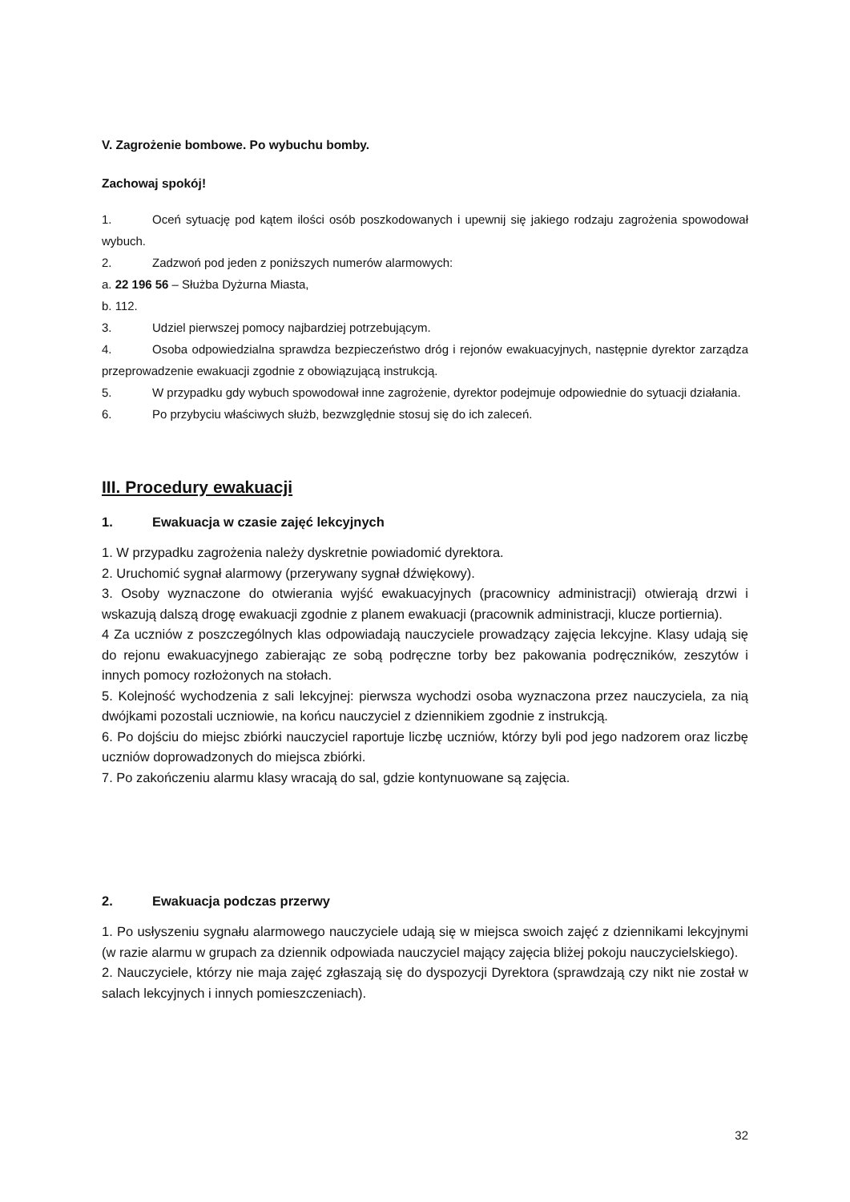V. Zagrożenie bombowe. Po wybuchu bomby.
Zachowaj spokój!
1. Oceń sytuację pod kątem ilości osób poszkodowanych i upewnij się jakiego rodzaju zagrożenia spowodował wybuch.
2. Zadzwoń pod jeden z poniższych numerów alarmowych:
a. 22 196 56 – Służba Dyżurna Miasta,
b. 112.
3. Udziel pierwszej pomocy najbardziej potrzebującym.
4. Osoba odpowiedzialna sprawdza bezpieczeństwo dróg i rejonów ewakuacyjnych, następnie dyrektor zarządza przeprowadzenie ewakuacji zgodnie z obowiązującą instrukcją.
5. W przypadku gdy wybuch spowodował inne zagrożenie, dyrektor podejmuje odpowiednie do sytuacji działania.
6. Po przybyciu właściwych służb, bezwzględnie stosuj się do ich zaleceń.
III. Procedury ewakuacji
1. Ewakuacja w czasie zajęć lekcyjnych
1. W przypadku zagrożenia należy dyskretnie powiadomić dyrektora.
2. Uruchomić sygnał alarmowy (przerywany sygnał dźwiękowy).
3. Osoby wyznaczone do otwierania wyjść ewakuacyjnych (pracownicy administracji) otwierają drzwi i wskazują dalszą drogę ewakuacji zgodnie z planem ewakuacji (pracownik administracji, klucze portiernia).
4 Za uczniów z poszczególnych klas odpowiadają nauczyciele prowadzący zajęcia lekcyjne. Klasy udają się do rejonu ewakuacyjnego zabierając ze sobą podręczne torby bez pakowania podręczników, zeszytów i innych pomocy rozłożonych na stołach.
5. Kolejność wychodzenia z sali lekcyjnej: pierwsza wychodzi osoba wyznaczona przez nauczyciela, za nią dwójkami pozostali uczniowie, na końcu nauczyciel z dziennikiem zgodnie z instrukcją.
6. Po dojściu do miejsc zbiórki nauczyciel raportuje liczbę uczniów, którzy byli pod jego nadzorem oraz liczbę uczniów doprowadzonych do miejsca zbiórki.
7. Po zakończeniu alarmu klasy wracają do sal, gdzie kontynuowane są zajęcia.
2. Ewakuacja podczas przerwy
1. Po usłyszeniu sygnału alarmowego nauczyciele udają się w miejsca swoich zajęć z dziennikami lekcyjnymi (w razie alarmu w grupach za dziennik odpowiada nauczyciel mający zajęcia bliżej pokoju nauczycielskiego).
2. Nauczyciele, którzy nie maja zajęć zgłaszają się do dyspozycji Dyrektora (sprawdzają czy nikt nie został w salach lekcyjnych i innych pomieszczeniach).
32